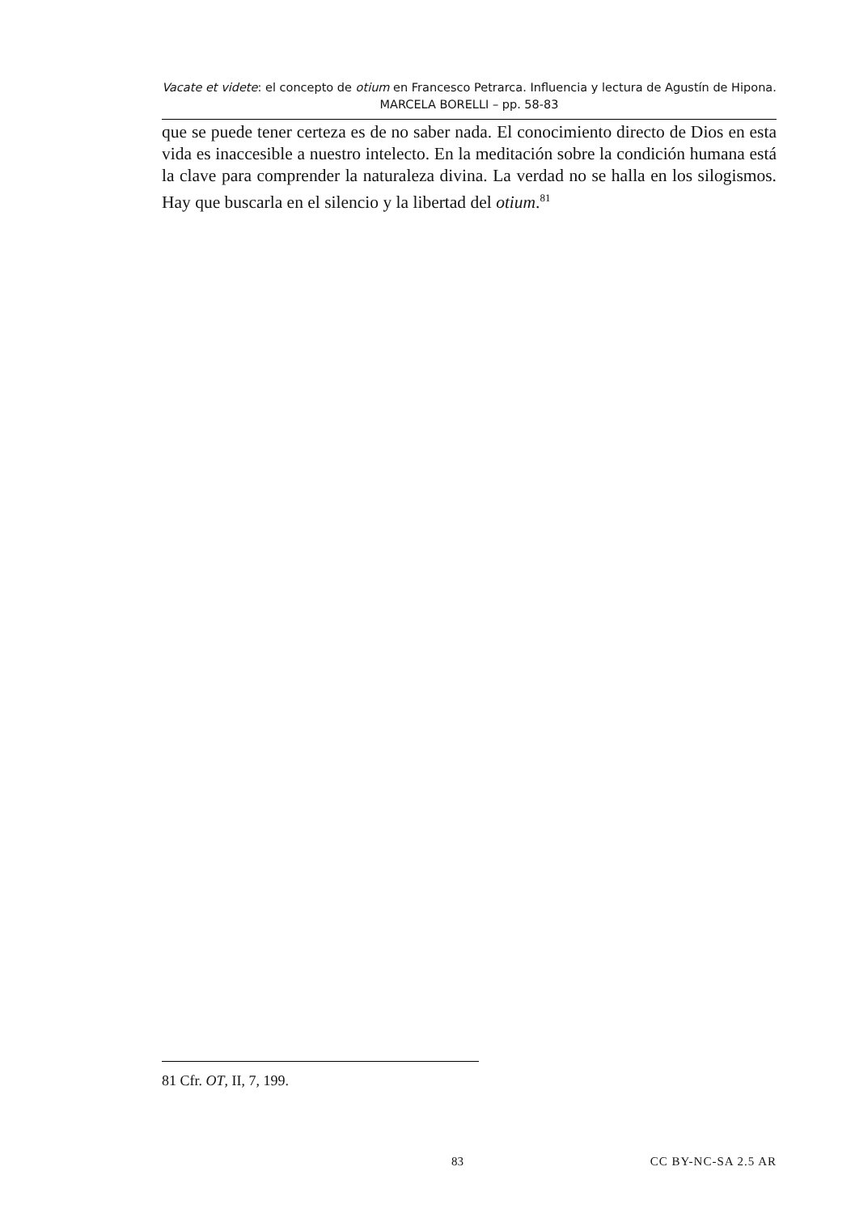Vacate et videte: el concepto de otium en Francesco Petrarca. Influencia y lectura de Agustín de Hipona. MARCELA BORELLI – pp. 58-83
que se puede tener certeza es de no saber nada. El conocimiento directo de Dios en esta vida es inaccesible a nuestro intelecto. En la meditación sobre la condición humana está la clave para comprender la naturaleza divina. La verdad no se halla en los silogismos. Hay que buscarla en el silencio y la libertad del otium.<sup>81</sup>
81 Cfr. OT, II, 7, 199.
83 CC BY-NC-SA 2.5 AR